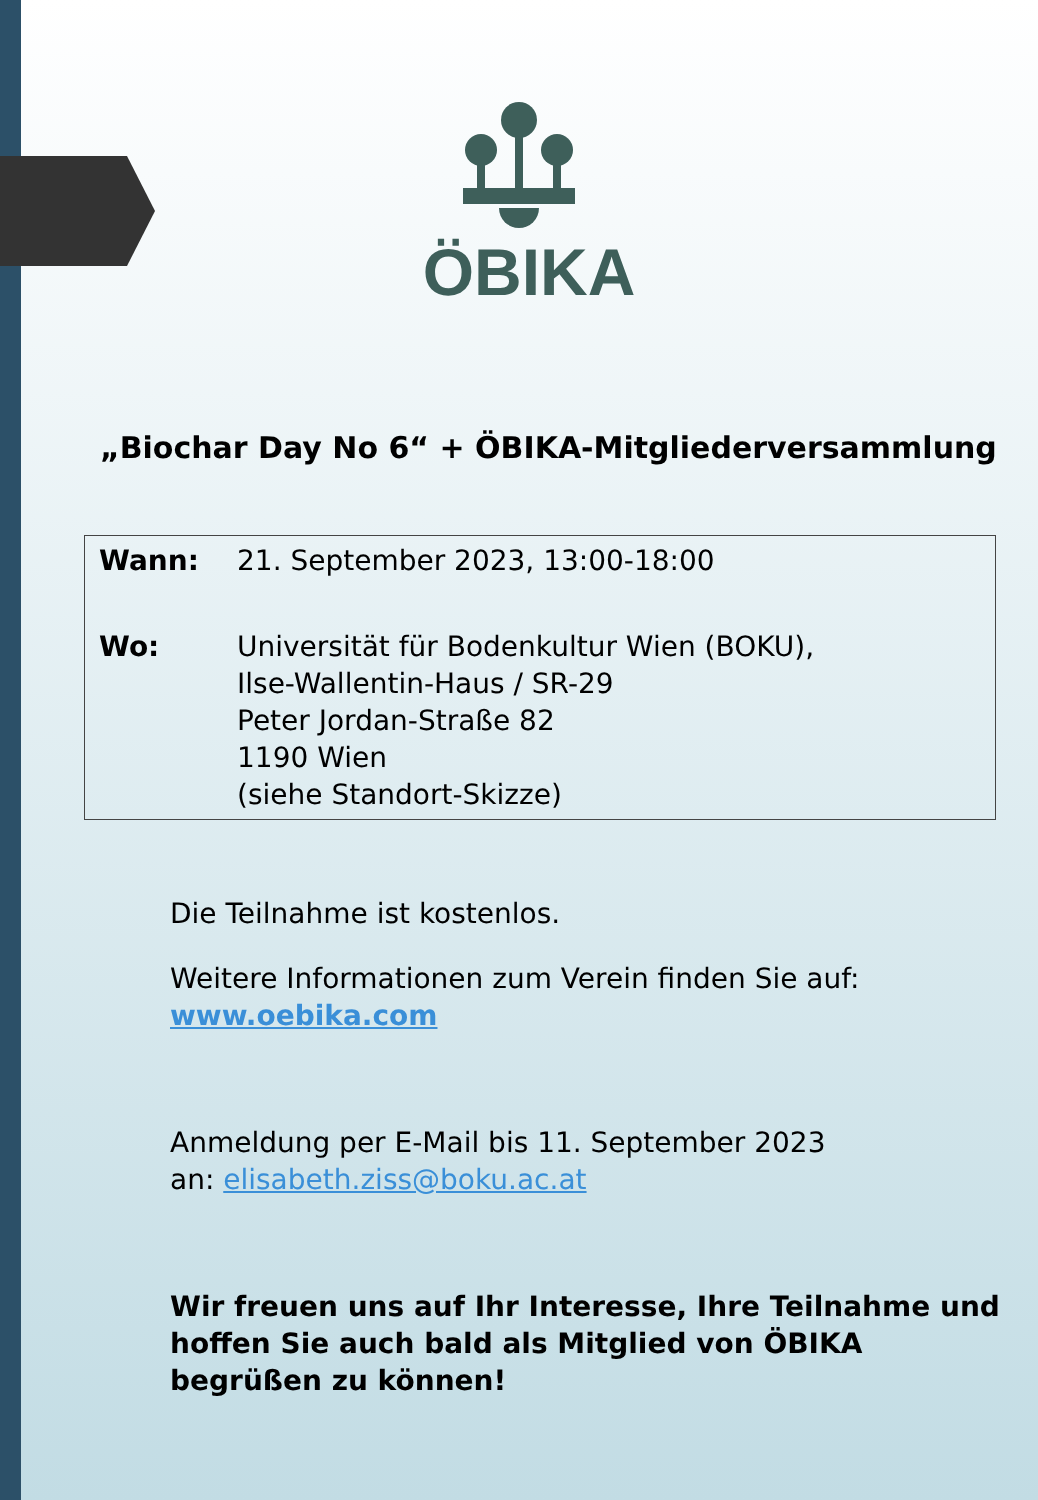ÖBIKA
„Biochar Day No 6“ + ÖBIKA-Mitgliederversammlung
| Wann: | 21. September 2023, 13:00-18:00 |
| Wo: | Universität für Bodenkultur Wien (BOKU), Ilse-Wallentin-Haus / SR-29 Peter Jordan-Straße 82 1190 Wien (siehe Standort-Skizze) |
Die Teilnahme ist kostenlos.
Weitere Informationen zum Verein finden Sie auf:
www.oebika.com
Anmeldung per E-Mail bis 11. September 2023
an: elisabeth.ziss@boku.ac.at
Wir freuen uns auf Ihr Interesse, Ihre Teilnahme und
hoffen Sie auch bald als Mitglied von ÖBIKA
begrüßen zu können!